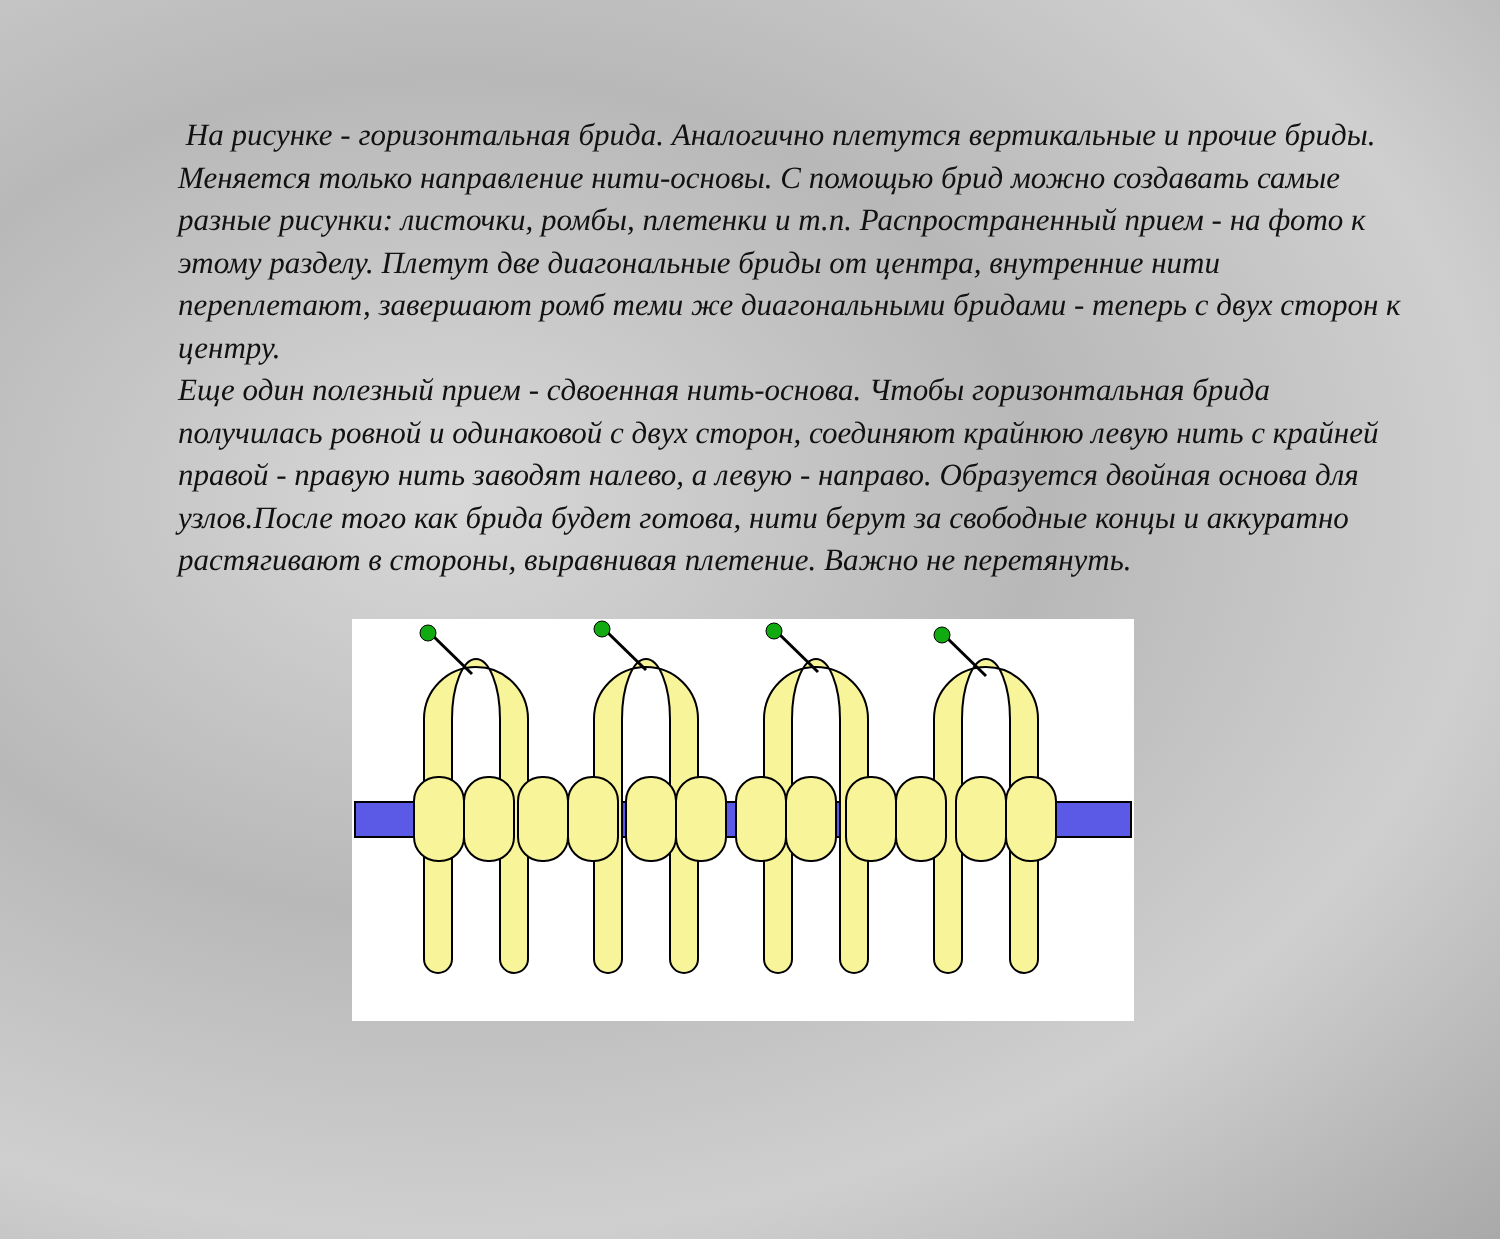На рисунке - горизонтальная брида. Аналогично плетутся вертикальные и прочие бриды. Меняется только направление нити-основы. С помощью брид можно создавать самые разные рисунки: листочки, ромбы, плетенки и т.п. Распространенный прием - на фото к этому разделу. Плетут две диагональные бриды от центра, внутренние нити переплетают, завершают ромб теми же диагональными бридами - теперь с двух сторон к центру.
Еще один полезный прием - сдвоенная нить-основа. Чтобы горизонтальная брида получилась ровной и одинаковой с двух сторон, соединяют крайнюю левую нить с крайней правой - правую нить заводят налево, а левую - направо. Образуется двойная основа для узлов.После того как брида будет готова, нити берут за свободные концы и аккуратно растягивают в стороны, выравнивая плетение. Важно не перетянуть.